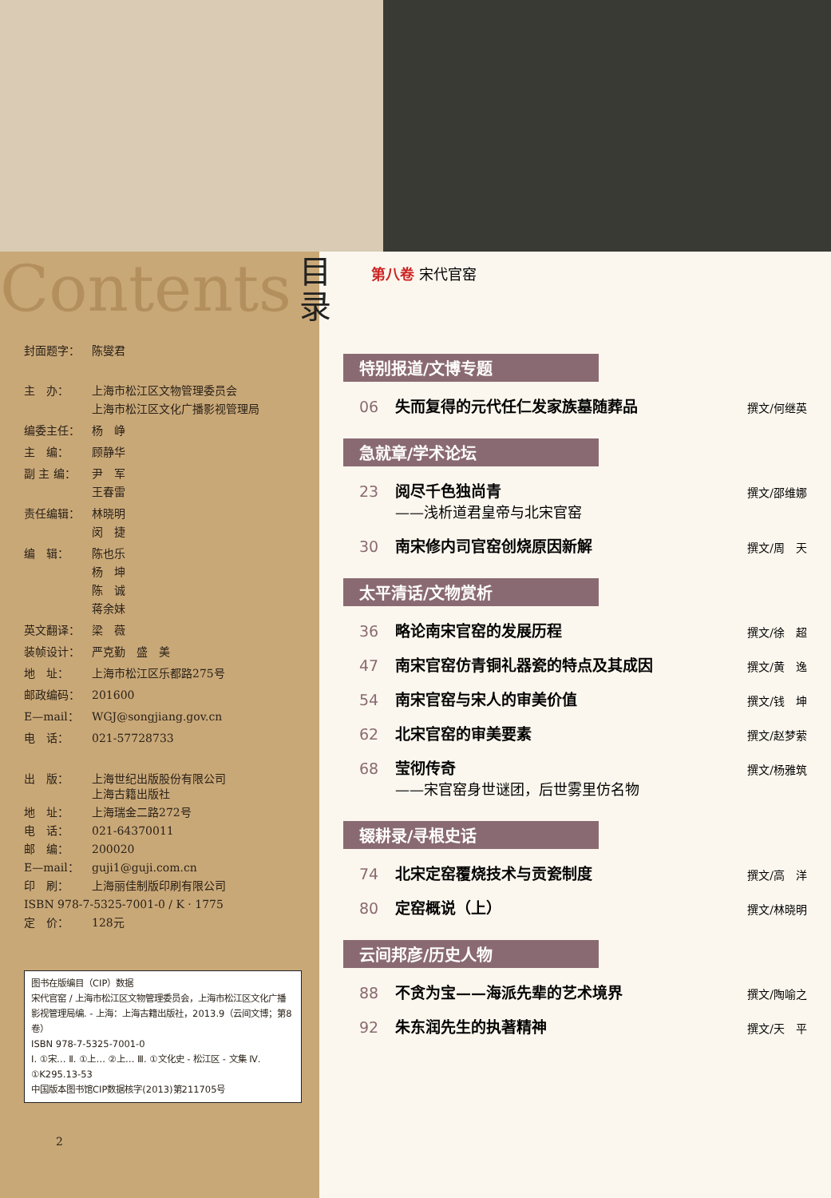Contents 目
录
封面题字： 陈燮君
主　办： 上海市松江区文物管理委员会
上海市松江区文化广播影视管理局
编委主任： 杨　峥
主　编： 顾静华
副 主 编： 尹　军
王春雷
责任编辑： 林晓明
闵　捷
编　辑： 陈也乐
杨　坤
陈　诚
蒋余妹
英文翻译： 梁　薇
装帧设计： 严克勤　盛　美
地　址： 上海市松江区乐都路275号
邮政编码： 201600
E—mail： WGJ@songjiang.gov.cn
电　话： 021-57728733
出　版： 上海世纪出版股份有限公司
上海古籍出版社
地　址： 上海瑞金二路272号
电　话： 021-64370011
邮　编： 200020
E—mail： guji1@guji.com.cn
印　刷： 上海丽佳制版印刷有限公司
ISBN 978-7-5325-7001-0 / K · 1775
定　价： 128元
图书在版编目（CIP）数据
宋代官窑 / 上海市松江区文物管理委员会，上海市松江区文化广播影视管理局编. - 上海：上海古籍出版社，2013.9（云间文博；第8卷）
ISBN 978-7-5325-7001-0
Ⅰ. ①宋… Ⅱ. ①上… ②上… Ⅲ. ①文化史 - 松江区 - 文集 Ⅳ. ①K295.13-53
中国版本图书馆CIP数据核字(2013)第211705号
2
第八卷 宋代官窑
特别报道/文博专题
06 失而复得的元代任仁发家族墓随葬品 撰文/何继英
急就章/学术论坛
23 阅尽千色独尚青
——浅析道君皇帝与北宋官窑 撰文/邵维娜
30 南宋修内司官窑创烧原因新解 撰文/周　天
太平清话/文物赏析
36 略论南宋官窑的发展历程 撰文/徐　超
47 南宋官窑仿青铜礼器瓷的特点及其成因 撰文/黄　逸
54 南宋官窑与宋人的审美价值 撰文/钱　坤
62 北宋官窑的审美要素 撰文/赵梦萦
68 莹彻传奇
——宋官窑身世谜团，后世雾里仿名物 撰文/杨雅筑
辍耕录/寻根史话
74 北宋定窑覆烧技术与贡瓷制度 撰文/高　洋
80 定窑概说（上） 撰文/林晓明
云间邦彦/历史人物
88 不贪为宝——海派先辈的艺术境界 撰文/陶喻之
92 朱东润先生的执著精神 撰文/天　平